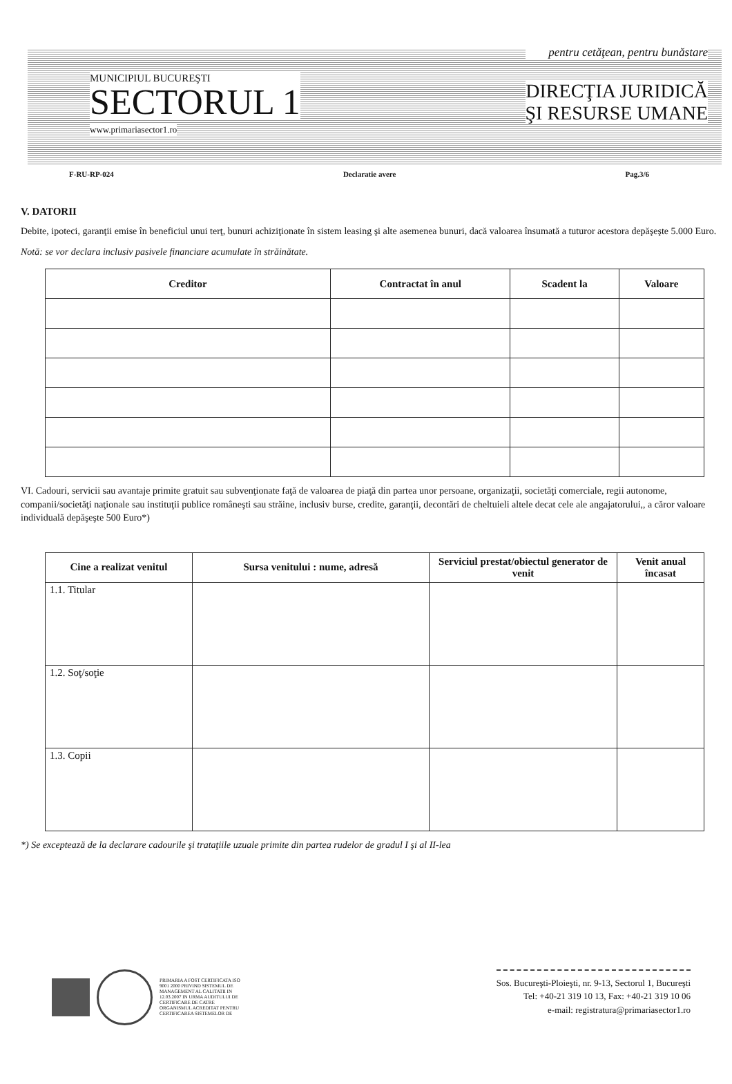MUNICIPIUL BUCUREŞTI
SECTORUL 1
www.primariasector1.ro
pentru cetăţean, pentru bunăstare
DIRECŢIA JURIDICĂ
ŞI RESURSE UMANE
F-RU-RP-024 Declaratie avere Pag.3/6
V. DATORII
Debite, ipoteci, garanţii emise în beneficiul unui terţ, bunuri achiziţionate în sistem leasing şi alte asemenea bunuri, dacă valoarea însumată a tuturor acestora depăşeşte 5.000 Euro.
Notă: se vor declara inclusiv pasivele financiare acumulate în străinătate.
| Creditor | Contractat în anul | Scadent la | Valoare |
| --- | --- | --- | --- |
VI. Cadouri, servicii sau avantaje primite gratuit sau subvenţionate faţă de valoarea de piaţă din partea unor persoane, organizaţii, societăţi comerciale, regii autonome, companii/societăţi naţionale sau instituţii publice româneşti sau străine, inclusiv burse, credite, garanţii, decontări de cheltuieli altele decat cele ale angajatorului,, a căror valoare individuală depăşeşte 500 Euro*)
| Cine a realizat venitul | Sursa venitului : nume, adresă | Serviciul prestat/obiectul generator de venit | Venit anual încasat |
| --- | --- | --- | --- |
| 1.1. Titular | | | |
| 1.2. Soţ/soţie | | | |
| 1.3. Copii | | | |
*) Se exceptează de la declarare cadourile şi trataţiile uzuale primite din partea rudelor de gradul I şi al II-lea
PRIMARIA A FOST CERTIFICATA ISO 9001 2000 PRIVIND SISTEMUL DE MANAGEMENT AL CALITATII IN 12.03.2007 IN URMA AUDITULUI DE CERTIFICARE DE CATRE ORGANISMUL ACREDITAT PENTRU CERTIFICAREA SISTEMELOR DE
Sos. Bucureşti-Ploieşti, nr. 9-13, Sectorul 1, Bucureşti
Tel: +40-21 319 10 13, Fax: +40-21 319 10 06
e-mail: registratura@primariasector1.ro